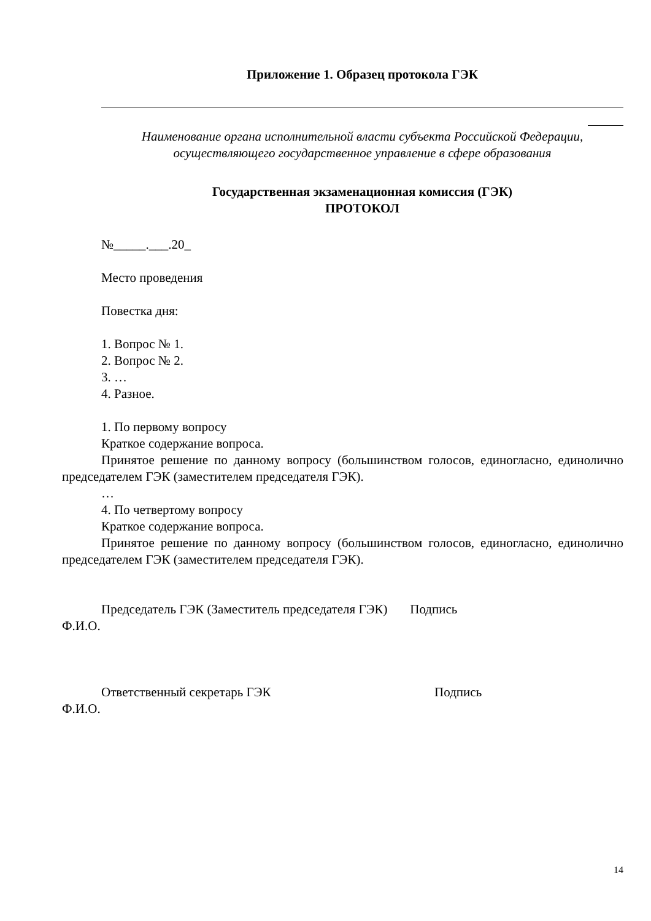Приложение 1. Образец протокола ГЭК
Наименование органа исполнительной власти субъекта Российской Федерации, осуществляющего государственное управление в сфере образования
Государственная экзаменационная комиссия (ГЭК)
ПРОТОКОЛ
№_____.___.20_
Место проведения
Повестка дня:
1. Вопрос № 1.
2. Вопрос № 2.
3. …
4. Разное.
1. По первому вопросу
Краткое содержание вопроса.
Принятое решение по данному вопросу (большинством голосов, единогласно, единолично председателем ГЭК (заместителем председателя ГЭК).
…
4. По четвертому вопросу
Краткое содержание вопроса.
Принятое решение по данному вопросу (большинством голосов, единогласно, единолично председателем ГЭК (заместителем председателя ГЭК).
Председатель ГЭК (Заместитель председателя ГЭК) Подпись
Ф.И.О.
Ответственный секретарь ГЭК Подпись
Ф.И.О.
14